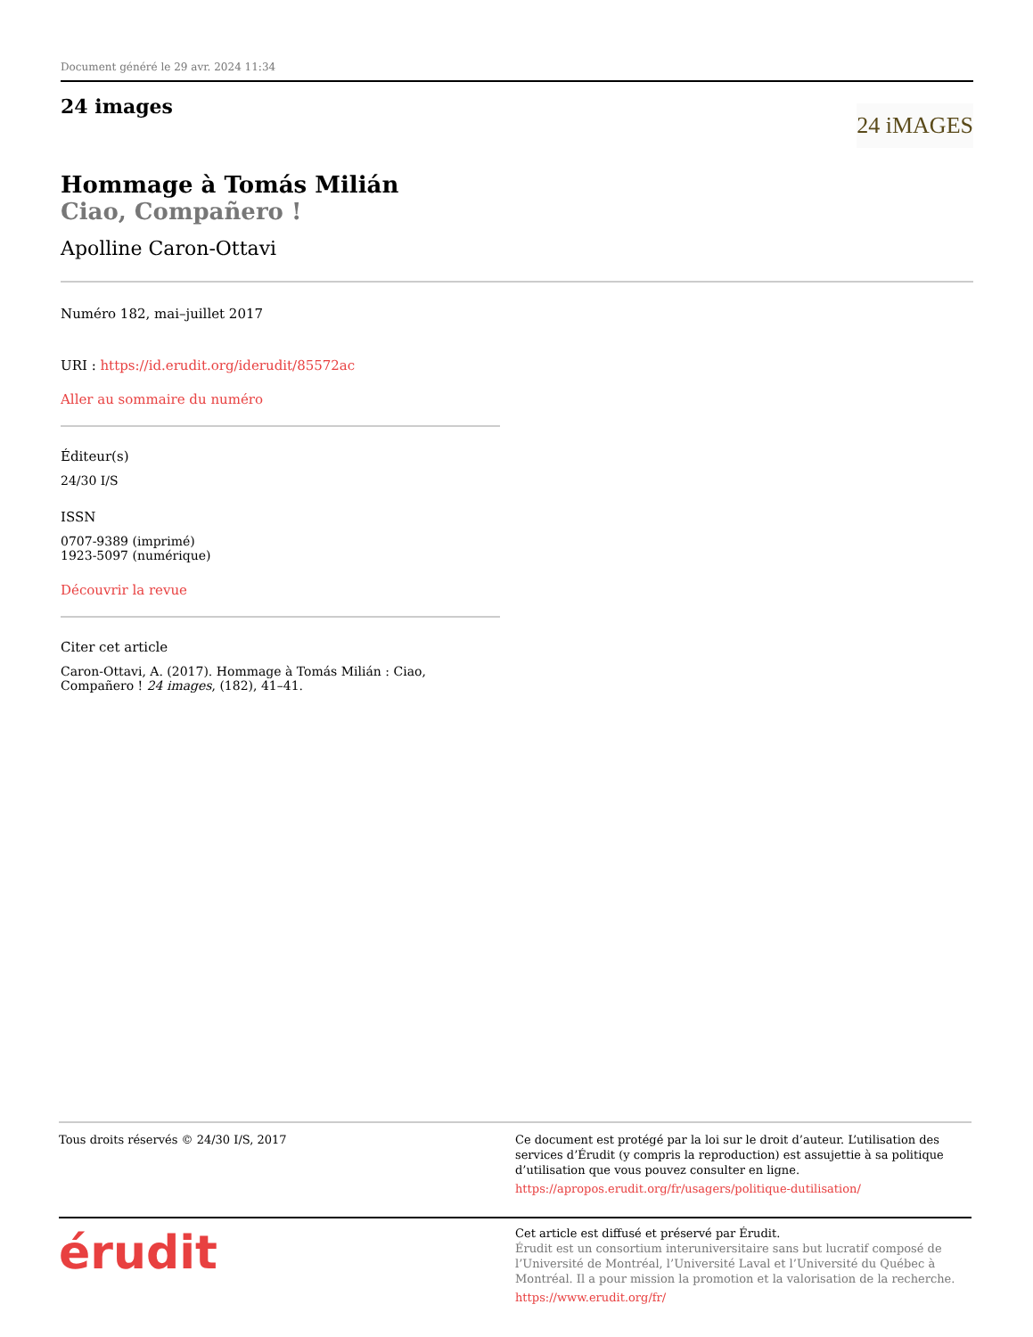Document généré le 29 avr. 2024 11:34
24 images
24 iMAGES
Hommage à Tomás Milián
Ciao, Compañero !
Apolline Caron-Ottavi
Numéro 182, mai–juillet 2017
URI : https://id.erudit.org/iderudit/85572ac
Aller au sommaire du numéro
Éditeur(s)
24/30 I/S
ISSN
0707-9389 (imprimé)
1923-5097 (numérique)
Découvrir la revue
Citer cet article
Caron-Ottavi, A. (2017). Hommage à Tomás Milián : Ciao, Compañero ! 24 images, (182), 41–41.
Tous droits réservés © 24/30 I/S, 2017 Ce document est protégé par la loi sur le droit d’auteur. L’utilisation des services d’Érudit (y compris la reproduction) est assujettie à sa politique d’utilisation que vous pouvez consulter en ligne.
https://apropos.erudit.org/fr/usagers/politique-dutilisation/
érudit
Cet article est diffusé et préservé par Érudit.
Érudit est un consortium interuniversitaire sans but lucratif composé de l’Université de Montréal, l’Université Laval et l’Université du Québec à Montréal. Il a pour mission la promotion et la valorisation de la recherche.
https://www.erudit.org/fr/